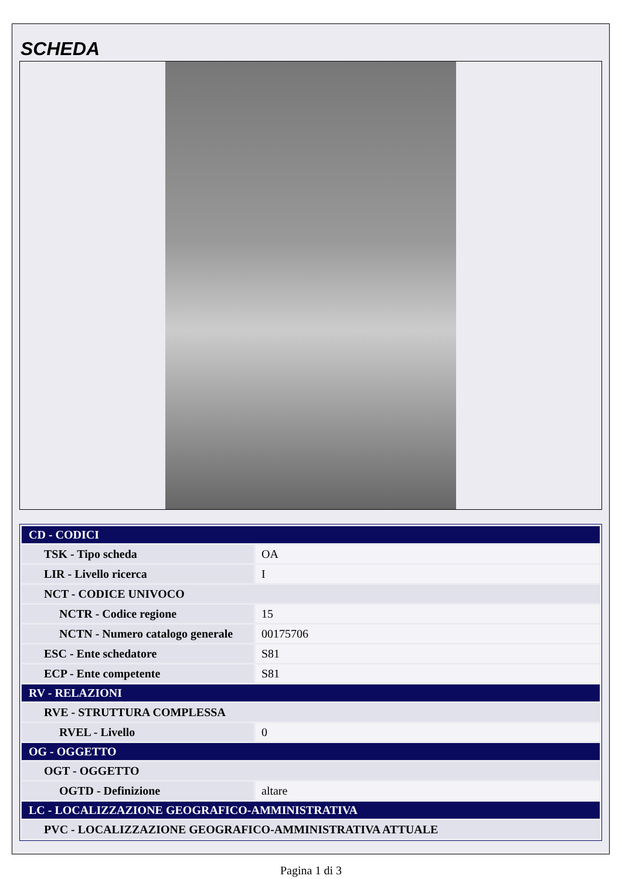SCHEDA
| CD - CODICI | |
| TSK - Tipo scheda | OA |
| LIR - Livello ricerca | I |
| NCT - CODICE UNIVOCO | |
| NCTR - Codice regione | 15 |
| NCTN - Numero catalogo generale | 00175706 |
| ESC - Ente schedatore | S81 |
| ECP - Ente competente | S81 |
| RV - RELAZIONI | |
| RVE - STRUTTURA COMPLESSA | |
| RVEL - Livello | 0 |
| OG - OGGETTO | |
| OGT - OGGETTO | |
| OGTD - Definizione | altare |
| LC - LOCALIZZAZIONE GEOGRAFICO-AMMINISTRATIVA | |
| PVC - LOCALIZZAZIONE GEOGRAFICO-AMMINISTRATIVA ATTUALE | |
Pagina 1 di 3